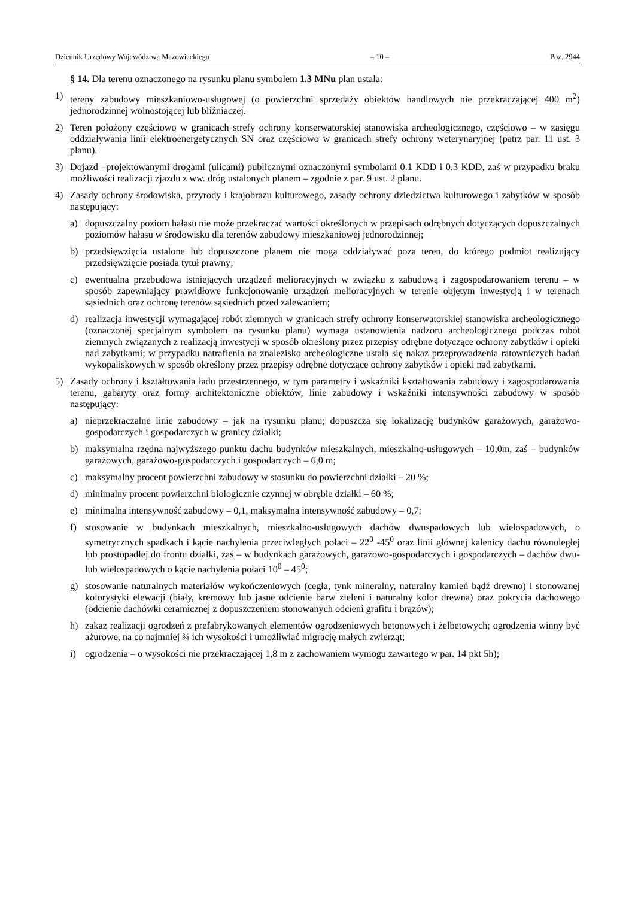Dziennik Urzędowy Województwa Mazowieckiego – 10 – Poz. 2944
§ 14. Dla terenu oznaczonego na rysunku planu symbolem 1.3 MNu plan ustala:
1) tereny zabudowy mieszkaniowo-usługowej (o powierzchni sprzedaży obiektów handlowych nie przekraczającej 400 m<sup>2</sup>) jednorodzinnej wolnostojącej lub bliźniaczej.
2) Teren położony częściowo w granicach strefy ochrony konserwatorskiej stanowiska archeologicznego, częściowo – w zasięgu oddziaływania linii elektroenergetycznych SN oraz częściowo w granicach strefy ochrony weterynaryjnej (patrz par. 11 ust. 3 planu).
3) Dojazd –projektowanymi drogami (ulicami) publicznymi oznaczonymi symbolami 0.1 KDD i 0.3 KDD, zaś w przypadku braku możliwości realizacji zjazdu z ww. dróg ustalonych planem – zgodnie z par. 9 ust. 2 planu.
4) Zasady ochrony środowiska, przyrody i krajobrazu kulturowego, zasady ochrony dziedzictwa kulturowego i zabytków w sposób następujący:
a) dopuszczalny poziom hałasu nie może przekraczać wartości określonych w przepisach odrębnych dotyczących dopuszczalnych poziomów hałasu w środowisku dla terenów zabudowy mieszkaniowej jednorodzinnej;
b) przedsięwzięcia ustalone lub dopuszczone planem nie mogą oddziaływać poza teren, do którego podmiot realizujący przedsięwzięcie posiada tytuł prawny;
c) ewentualna przebudowa istniejących urządzeń melioracyjnych w związku z zabudową i zagospodarowaniem terenu – w sposób zapewniający prawidłowe funkcjonowanie urządzeń melioracyjnych w terenie objętym inwestycją i w terenach sąsiednich oraz ochronę terenów sąsiednich przed zalewaniem;
d) realizacja inwestycji wymagającej robót ziemnych w granicach strefy ochrony konserwatorskiej stanowiska archeologicznego (oznaczonej specjalnym symbolem na rysunku planu) wymaga ustanowienia nadzoru archeologicznego podczas robót ziemnych związanych z realizacją inwestycji w sposób określony przez przepisy odrębne dotyczące ochrony zabytków i opieki nad zabytkami; w przypadku natrafienia na znalezisko archeologiczne ustala się nakaz przeprowadzenia ratowniczych badań wykopaliskowych w sposób określony przez przepisy odrębne dotyczące ochrony zabytków i opieki nad zabytkami.
5) Zasady ochrony i kształtowania ładu przestrzennego, w tym parametry i wskaźniki kształtowania zabudowy i zagospodarowania terenu, gabaryty oraz formy architektoniczne obiektów, linie zabudowy i wskaźniki intensywności zabudowy w sposób następujący:
a) nieprzekraczalne linie zabudowy – jak na rysunku planu; dopuszcza się lokalizację budynków garażowych, garażowo-gospodarczych i gospodarczych w granicy działki;
b) maksymalna rzędna najwyższego punktu dachu budynków mieszkalnych, mieszkalno-usługowych – 10,0m, zaś – budynków garażowych, garażowo-gospodarczych i gospodarczych – 6,0 m;
c) maksymalny procent powierzchni zabudowy w stosunku do powierzchni działki – 20 %;
d) minimalny procent powierzchni biologicznie czynnej w obrębie działki – 60 %;
e) minimalna intensywność zabudowy – 0,1, maksymalna intensywność zabudowy – 0,7;
f) stosowanie w budynkach mieszkalnych, mieszkalno-usługowych dachów dwuspadowych lub wielospadowych, o symetrycznych spadkach i kącie nachylenia przeciwległych połaci – 22<sup>0</sup> -45<sup>0</sup> oraz linii głównej kalenicy dachu równoległej lub prostopadłej do frontu działki, zaś – w budynkach garażowych, garażowo-gospodarczych i gospodarczych – dachów dwu- lub wielospadowych o kącie nachylenia połaci 10<sup>0</sup> – 45<sup>0</sup>;
g) stosowanie naturalnych materiałów wykończeniowych (cegła, tynk mineralny, naturalny kamień bądź drewno) i stonowanej kolorystyki elewacji (biały, kremowy lub jasne odcienie barw zieleni i naturalny kolor drewna) oraz pokrycia dachowego (odcienie dachówki ceramicznej z dopuszczeniem stonowanych odcieni grafitu i brązów);
h) zakaz realizacji ogrodzeń z prefabrykowanych elementów ogrodzeniowych betonowych i żelbetowych; ogrodzenia winny być ażurowe, na co najmniej ¾ ich wysokości i umożliwiać migrację małych zwierząt;
i) ogrodzenia – o wysokości nie przekraczającej 1,8 m z zachowaniem wymogu zawartego w par. 14 pkt 5h);